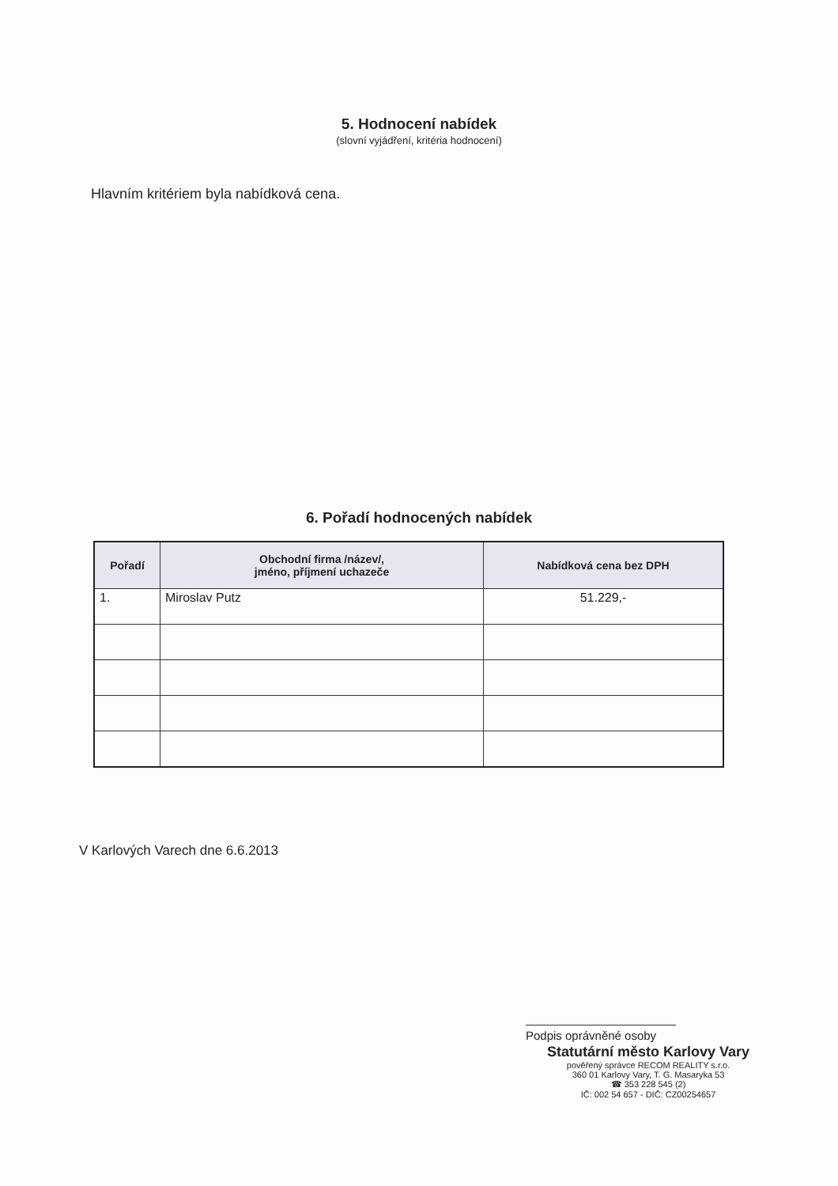5. Hodnocení nabídek
(slovní vyjádření, kritéria hodnocení)
Hlavním kritériem byla nabídková cena.
6. Pořadí hodnocených nabídek
| Pořadí | Obchodní firma /název/, jméno, příjmení uchazeče | Nabídková cena bez DPH |
| --- | --- | --- |
| 1. | Miroslav Putz | 51.229,- |
V Karlových Varech dne 6.6.2013
Podpis oprávněné osoby
Statutární město Karlovy Vary
pověřený správce RECOM REALITY s.r.o.
360 01 Karlovy Vary, T. G. Masaryka 53
☎ 353 228 545 (2)
IČ: 002 54 657 - DIČ: CZ00254657